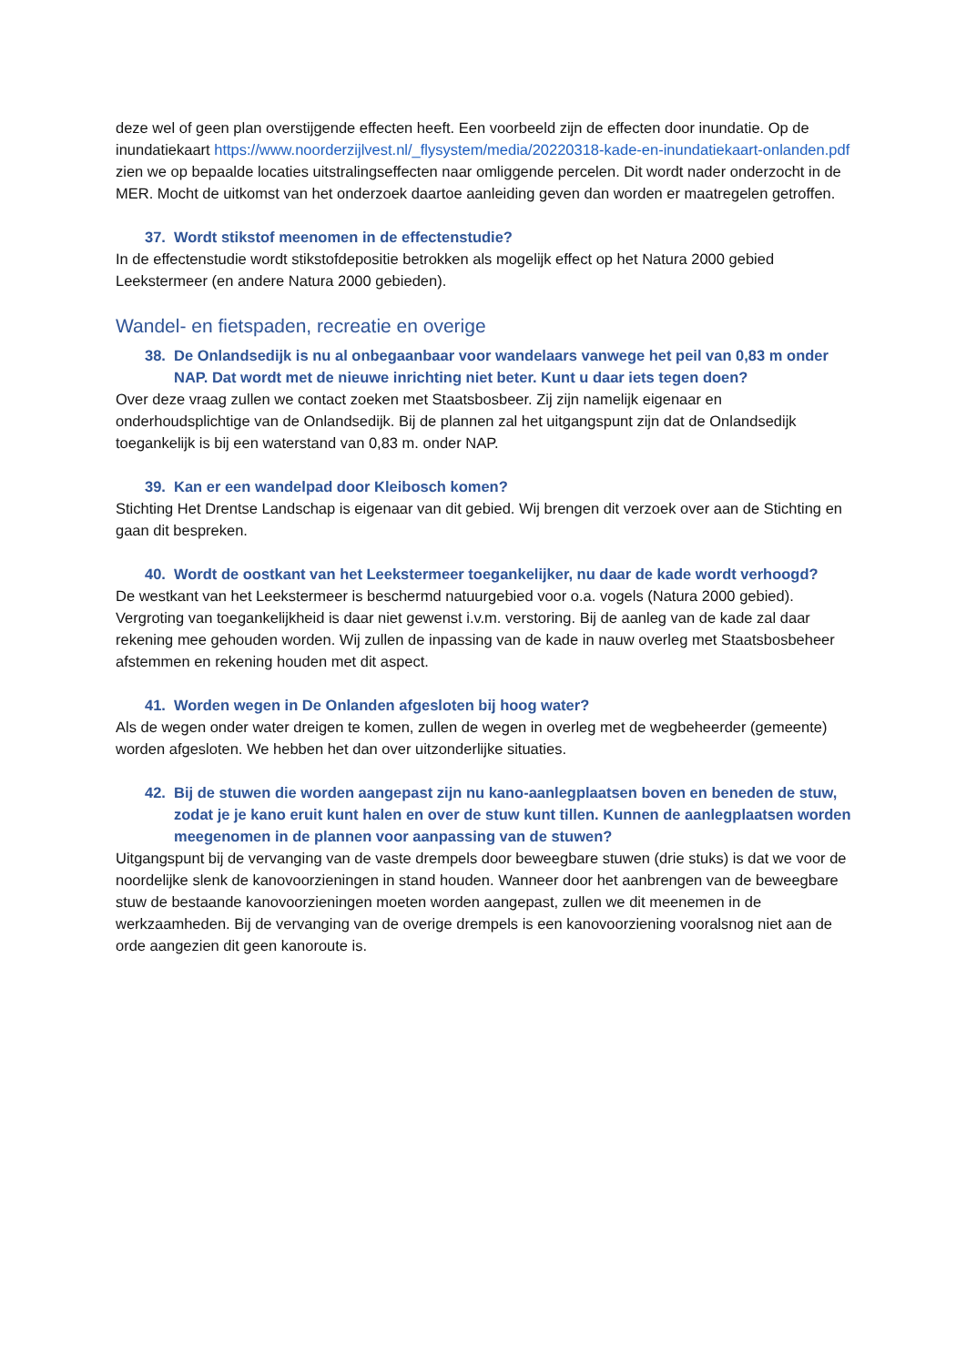deze wel of geen plan overstijgende effecten heeft. Een voorbeeld zijn de effecten door inundatie. Op de inundatiekaart https://www.noorderzijlvest.nl/_flysystem/media/20220318-kade-en-inundatiekaart-onlanden.pdf zien we op bepaalde locaties uitstralingseffecten naar omliggende percelen. Dit wordt nader onderzocht in de MER. Mocht de uitkomst van het onderzoek daartoe aanleiding geven dan worden er maatregelen getroffen.
37. Wordt stikstof meenomen in de effectenstudie?
In de effectenstudie wordt stikstofdepositie betrokken als mogelijk effect op het Natura 2000 gebied Leekstermeer (en andere Natura 2000 gebieden).
Wandel- en fietspaden, recreatie en overige
38. De Onlandsedijk is nu al onbegaanbaar voor wandelaars vanwege het peil van 0,83 m onder NAP. Dat wordt met de nieuwe inrichting niet beter. Kunt u daar iets tegen doen?
Over deze vraag zullen we contact zoeken met Staatsbosbeer. Zij zijn namelijk eigenaar en onderhoudsplichtige van de Onlandsedijk. Bij de plannen zal het uitgangspunt zijn dat de Onlandsedijk toegankelijk is bij een waterstand van 0,83 m. onder NAP.
39. Kan er een wandelpad door Kleibosch komen?
Stichting Het Drentse Landschap is eigenaar van dit gebied. Wij brengen dit verzoek over aan de Stichting en gaan dit bespreken.
40. Wordt de oostkant van het Leekstermeer toegankelijker, nu daar de kade wordt verhoogd?
De westkant van het Leekstermeer is beschermd natuurgebied voor o.a. vogels (Natura 2000 gebied). Vergroting van toegankelijkheid is daar niet gewenst i.v.m. verstoring. Bij de aanleg van de kade zal daar rekening mee gehouden worden. Wij zullen de inpassing van de kade in nauw overleg met Staatsbosbeheer afstemmen en rekening houden met dit aspect.
41. Worden wegen in De Onlanden afgesloten bij hoog water?
Als de wegen onder water dreigen te komen, zullen de wegen in overleg met de wegbeheerder (gemeente) worden afgesloten. We hebben het dan over uitzonderlijke situaties.
42. Bij de stuwen die worden aangepast zijn nu kano-aanlegplaatsen boven en beneden de stuw, zodat je je kano eruit kunt halen en over de stuw kunt tillen. Kunnen de aanlegplaatsen worden meegenomen in de plannen voor aanpassing van de stuwen?
Uitgangspunt bij de vervanging van de vaste drempels door beweegbare stuwen (drie stuks) is dat we voor de noordelijke slenk de kanovoorzieningen in stand houden. Wanneer door het aanbrengen van de beweegbare stuw de bestaande kanovoorzieningen moeten worden aangepast, zullen we dit meenemen in de werkzaamheden. Bij de vervanging van de overige drempels is een kanovoorziening vooralsnog niet aan de orde aangezien dit geen kanoroute is.